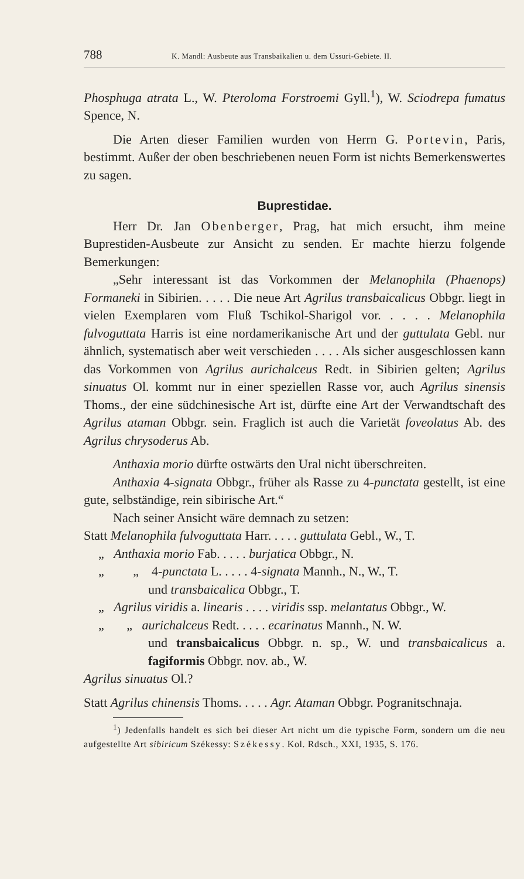788 K. Mandl: Ausbeute aus Transbaikalien u. dem Ussuri-Gebiete. II.
Phosphuga atrata L., W. Pteroloma Forstroemi Gyll.<sup>1</sup>), W. Sciodrepa fumatus Spence, N.
Die Arten dieser Familien wurden von Herrn G. Portevin, Paris, bestimmt. Außer der oben beschriebenen neuen Form ist nichts Bemerkenswertes zu sagen.
Buprestidae.
Herr Dr. Jan Obenberger, Prag, hat mich ersucht, ihm meine Buprestiden-Ausbeute zur Ansicht zu senden. Er machte hierzu folgende Bemerkungen:
„Sehr interessant ist das Vorkommen der Melanophila (Phaenops) Formaneki in Sibirien. . . . . Die neue Art Agrilus transbaicalicus Obbgr. liegt in vielen Exemplaren vom Fluß Tschikol-Sharigol vor. . . . . Melanophila fulvoguttata Harris ist eine nordamerikanische Art und der guttulata Gebl. nur ähnlich, systematisch aber weit verschieden . . . . Als sicher ausgeschlossen kann das Vorkommen von Agrilus aurichalceus Redt. in Sibirien gelten; Agrilus sinuatus Ol. kommt nur in einer speziellen Rasse vor, auch Agrilus sinensis Thoms., der eine südchinesische Art ist, dürfte eine Art der Verwandtschaft des Agrilus ataman Obbgr. sein. Fraglich ist auch die Varietät foveolatus Ab. des Agrilus chrysoderus Ab.
Anthaxia morio dürfte ostwärts den Ural nicht überschreiten.
Anthaxia 4-signata Obbgr., früher als Rasse zu 4-punctata gestellt, ist eine gute, selbständige, rein sibirische Art.“
Nach seiner Ansicht wäre demnach zu setzen:
Statt Melanophila fulvoguttata Harr. . . . . guttulata Gebl., W., T.
„ Anthaxia morio Fab. . . . . burjatica Obbgr., N.
„ „ 4-punctata L. . . . . 4-signata Mannh., N., W., T.
und transbaicalica Obbgr., T.
„ Agrilus viridis a. linearis . . . . viridis ssp. melantatus Obbgr., W.
„ „ aurichalceus Redt. . . . . ecarinatus Mannh., N. W.
und transbaicalicus Obbgr. n. sp., W. und transbaicalicus a. fagiformis Obbgr. nov. ab., W.
Agrilus sinuatus Ol.?
Statt Agrilus chinensis Thoms. . . . . Agr. Ataman Obbgr. Pogranitschnaja.
<sup>1</sup>) Jedenfalls handelt es sich bei dieser Art nicht um die typische Form, sondern um die neu aufgestellte Art sibiricum Székessy: Székessy. Kol. Rdsch., XXI, 1935, S. 176.